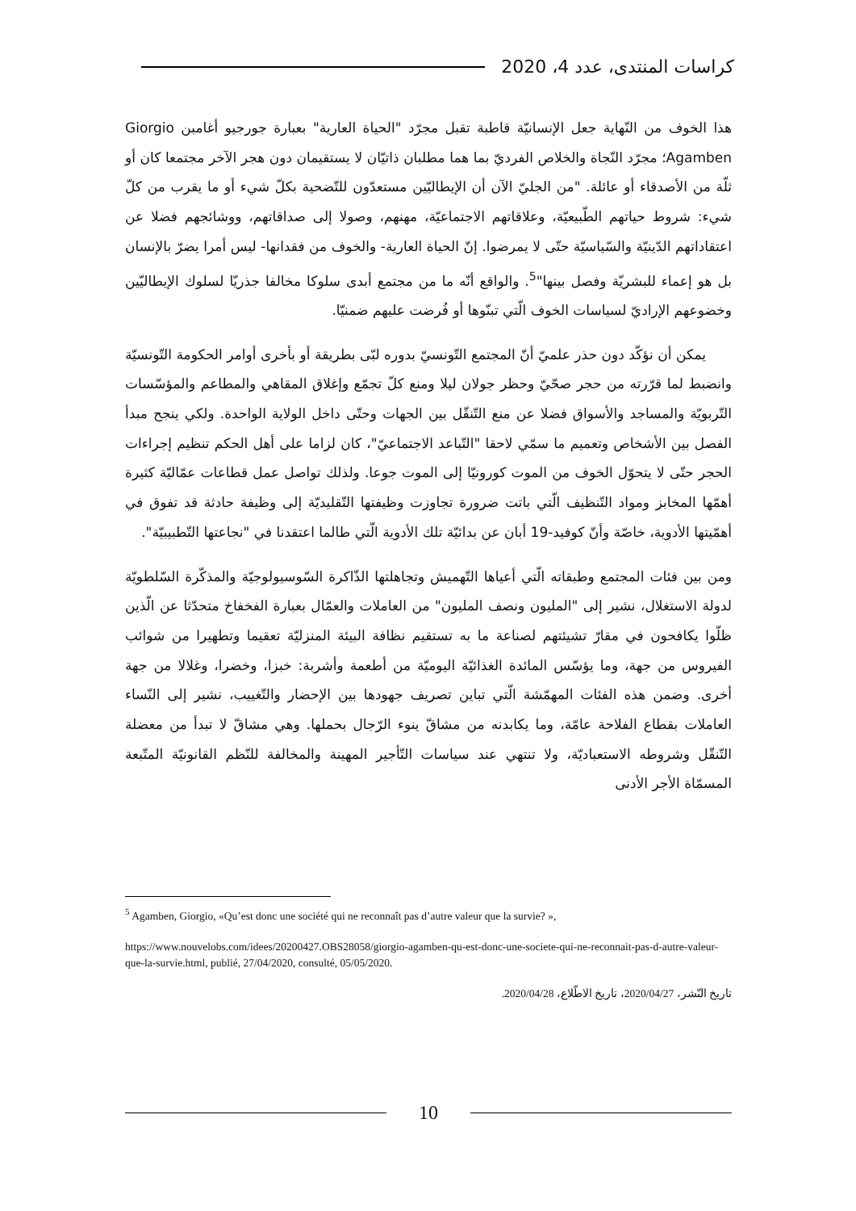كراسات المنتدى، عدد 4، 2020
هذا الخوف من النّهاية جعل الإنسانيّة قاطبة تقبل مجرّد "الحياة العارية" بعبارة جورجيو أغامبن Giorgio Agamben؛ مجرّد النّجاة والخلاص الفرديّ بما هما مطلبان ذاتيّان لا يستقيمان دون هجر الآخر مجتمعا كان أو ثلّة من الأصدقاء أو عائلة. "من الجليّ الآن أن الإيطاليّين مستعدّون للتّضحية بكلّ شيء أو ما يقرب من كلّ شيء: شروط حياتهم الطّبيعيّة، وعلاقاتهم الاجتماعيّة، مهنهم، وصولا إلى صداقاتهم، ووشائجهم فضلا عن اعتقاداتهم الدّينيّة والسّياسيّة حتّى لا يمرضوا. إنّ الحياة العارية- والخوف من فقدانها- ليس أمرا يضرّ بالإنسان بل هو إعماء للبشريّة وفصل بينها"<sup>5</sup>. والواقع أنّه ما من مجتمع أبدى سلوكا مخالفا جذريّا لسلوك الإيطاليّين وخضوعهم الإراديّ لسياسات الخوف الّتي تبنّوها أو فُرضت عليهم ضمنيّا.
يمكن أن نؤكّد دون حذر علميّ أنّ المجتمع التّونسيّ بدوره لبّى بطريقة أو بأخرى أوامر الحكومة التّونسيّة وانضبط لما قرّرته من حجر صحّيّ وحظر جولان ليلا ومنع كلّ تجمّع وإغلاق المقاهي والمطاعم والمؤسّسات التّربويّة والمساجد والأسواق فضلا عن منع التّنقّل بين الجهات وحتّى داخل الولاية الواحدة. ولكي ينجح مبدأ الفصل بين الأشخاص وتعميم ما سمّي لاحقا "التّباعد الاجتماعيّ"، كان لزاما على أهل الحكم تنظيم إجراءات الحجر حتّى لا يتحوّل الخوف من الموت كورونيّا إلى الموت جوعا. ولذلك تواصل عمل قطاعات عمّاليّة كثيرة أهمّها المخابز ومواد التّنظيف الّتي باتت ضرورة تجاوزت وظيفتها التّقليديّة إلى وظيفة حادثة قد تفوق في أهمّيتها الأدوية، خاصّة وأنّ كوفيد-19 أبان عن بدائيّة تلك الأدوية الّتي طالما اعتقدنا في "نجاعتها التّطبيبيّة".
ومن بين فئات المجتمع وطبقاته الّتي أعياها التّهميش وتجاهلتها الذّاكرة السّوسيولوجيّة والمذكّرة السّلطويّة لدولة الاستغلال، نشير إلى "المليون ونصف المليون" من العاملات والعمّال بعبارة الفخفاخ متحدّثا عن الّذين ظلّوا يكافحون في مقارّ تشيئتهم لصناعة ما به تستقيم نظافة البيئة المنزليّة تعقيما وتطهيرا من شوائب الفيروس من جهة، وما يؤسّس المائدة الغذائيّة اليوميّة من أطعمة وأشربة: خبزا، وخضرا، وغلالا من جهة أخرى. وضمن هذه الفئات المهمّشة الّتي تباين تصريف جهودها بين الإحضار والتّغييب، نشير إلى النّساء العاملات بقطاع الفلاحة عامّة، وما يكابدنه من مشاقّ ينوء الرّجال بحملها. وهي مشاقّ لا تبدأ من معضلة التّنقّل وشروطه الاستعباديّة، ولا تنتهي عند سياسات التّأجير المهينة والمخالفة للنّظم القانونيّة المتّبعة المسمّاة الأجر الأدنى
<sup>5</sup> Agamben, Giorgio, «Qu’est donc une société qui ne reconnaît pas d’autre valeur que la survie? »,
https://www.nouvelobs.com/idees/20200427.OBS28058/giorgio-agamben-qu-est-donc-une-societe-qui-ne-reconnait-pas-d-autre-valeur-que-la-survie.html, publié, 27/04/2020, consulté, 05/05/2020.
تاريخ النّشر، 2020/04/27، تاريخ الاطّلاع، 2020/04/28.
10